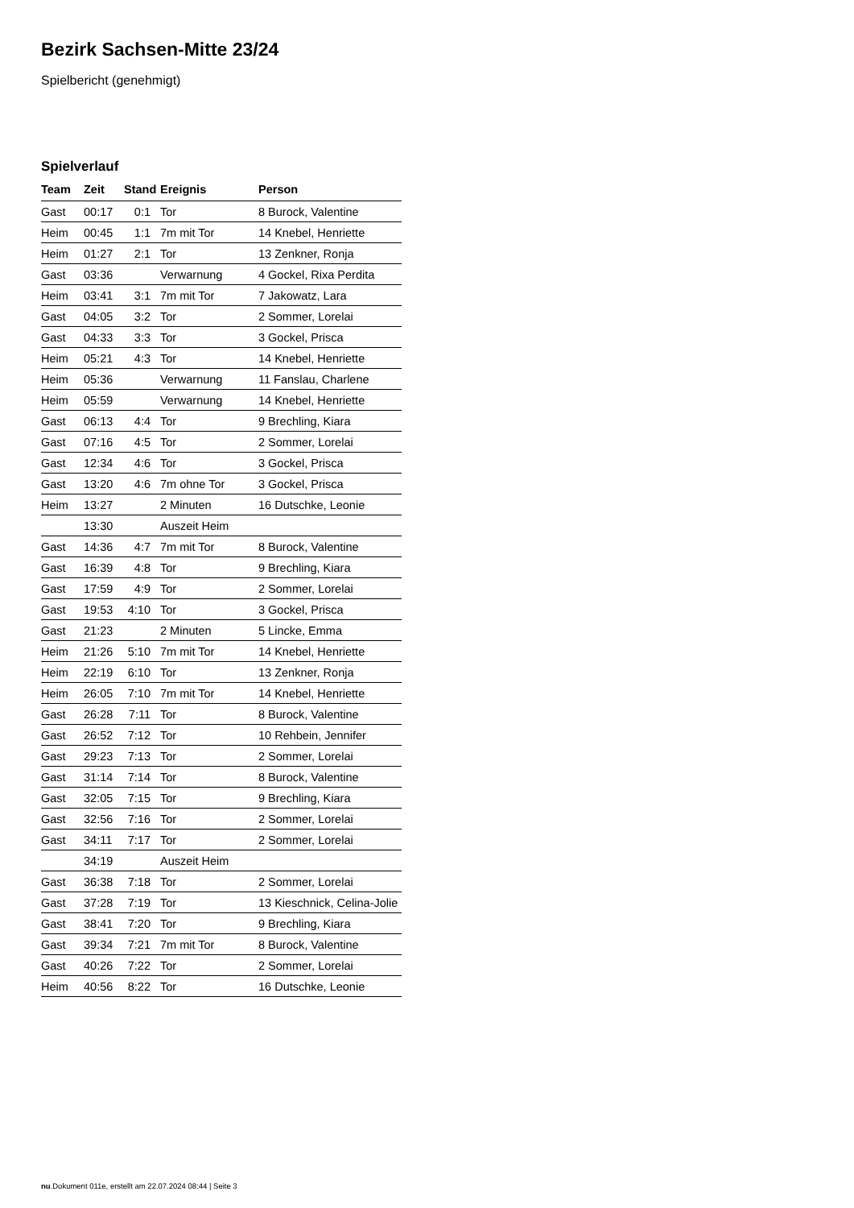Bezirk Sachsen-Mitte 23/24
Spielbericht (genehmigt)
Spielverlauf
| Team | Zeit | Stand | Ereignis | Person |
| --- | --- | --- | --- | --- |
| Gast | 00:17 | 0:1 | Tor | 8 Burock, Valentine |
| Heim | 00:45 | 1:1 | 7m mit Tor | 14 Knebel, Henriette |
| Heim | 01:27 | 2:1 | Tor | 13 Zenkner, Ronja |
| Gast | 03:36 | | Verwarnung | 4 Gockel, Rixa Perdita |
| Heim | 03:41 | 3:1 | 7m mit Tor | 7 Jakowatz, Lara |
| Gast | 04:05 | 3:2 | Tor | 2 Sommer, Lorelai |
| Gast | 04:33 | 3:3 | Tor | 3 Gockel, Prisca |
| Heim | 05:21 | 4:3 | Tor | 14 Knebel, Henriette |
| Heim | 05:36 | | Verwarnung | 11 Fanslau, Charlene |
| Heim | 05:59 | | Verwarnung | 14 Knebel, Henriette |
| Gast | 06:13 | 4:4 | Tor | 9 Brechling, Kiara |
| Gast | 07:16 | 4:5 | Tor | 2 Sommer, Lorelai |
| Gast | 12:34 | 4:6 | Tor | 3 Gockel, Prisca |
| Gast | 13:20 | 4:6 | 7m ohne Tor | 3 Gockel, Prisca |
| Heim | 13:27 | | 2 Minuten | 16 Dutschke, Leonie |
| | 13:30 | | Auszeit Heim | |
| Gast | 14:36 | 4:7 | 7m mit Tor | 8 Burock, Valentine |
| Gast | 16:39 | 4:8 | Tor | 9 Brechling, Kiara |
| Gast | 17:59 | 4:9 | Tor | 2 Sommer, Lorelai |
| Gast | 19:53 | 4:10 | Tor | 3 Gockel, Prisca |
| Gast | 21:23 | | 2 Minuten | 5 Lincke, Emma |
| Heim | 21:26 | 5:10 | 7m mit Tor | 14 Knebel, Henriette |
| Heim | 22:19 | 6:10 | Tor | 13 Zenkner, Ronja |
| Heim | 26:05 | 7:10 | 7m mit Tor | 14 Knebel, Henriette |
| Gast | 26:28 | 7:11 | Tor | 8 Burock, Valentine |
| Gast | 26:52 | 7:12 | Tor | 10 Rehbein, Jennifer |
| Gast | 29:23 | 7:13 | Tor | 2 Sommer, Lorelai |
| Gast | 31:14 | 7:14 | Tor | 8 Burock, Valentine |
| Gast | 32:05 | 7:15 | Tor | 9 Brechling, Kiara |
| Gast | 32:56 | 7:16 | Tor | 2 Sommer, Lorelai |
| Gast | 34:11 | 7:17 | Tor | 2 Sommer, Lorelai |
| | 34:19 | | Auszeit Heim | |
| Gast | 36:38 | 7:18 | Tor | 2 Sommer, Lorelai |
| Gast | 37:28 | 7:19 | Tor | 13 Kieschnick, Celina-Jolie |
| Gast | 38:41 | 7:20 | Tor | 9 Brechling, Kiara |
| Gast | 39:34 | 7:21 | 7m mit Tor | 8 Burock, Valentine |
| Gast | 40:26 | 7:22 | Tor | 2 Sommer, Lorelai |
| Heim | 40:56 | 8:22 | Tor | 16 Dutschke, Leonie |
nu.Dokument 011e, erstellt am 22.07.2024 08:44 | Seite 3